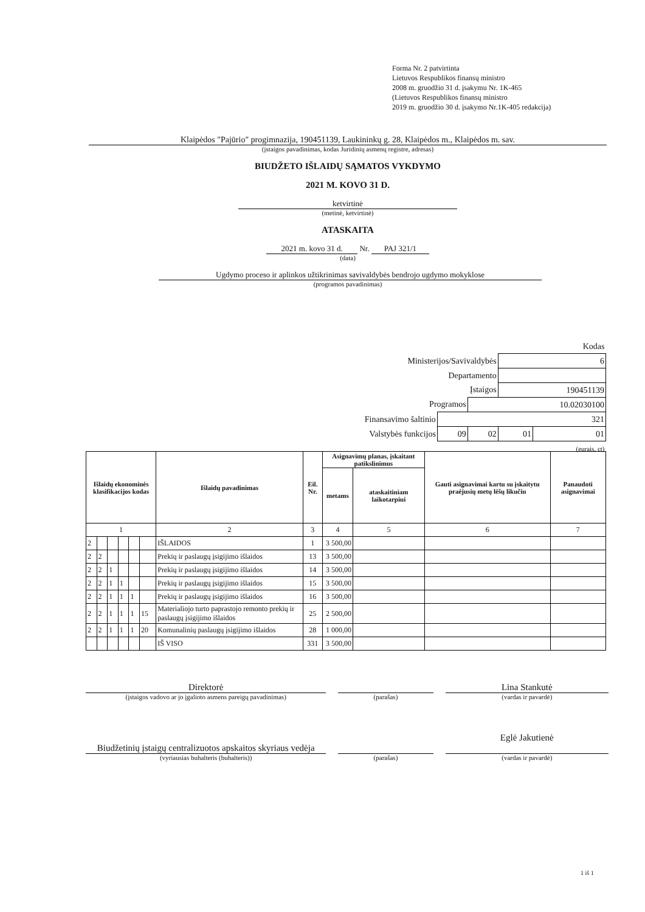Forma Nr. 2 patvirtinta
Lietuvos Respublikos finansų ministro
2008 m. gruodžio 31 d. įsakymu Nr. 1K-465
(Lietuvos Respublikos finansų ministro
2019 m. gruodžio 30 d. įsakymo Nr.1K-405 redakcija)
Klaipėdos "Pajūrio" progimnazija, 190451139, Laukininkų g. 28, Klaipėdos m., Klaipėdos m. sav.
(įstaigos pavadinimas, kodas Juridinių asmenų registre, adresas)
BIUDŽETO IŠLAIDŲ SĄMATOS VYKDYMO
2021 M. KOVO 31 D.
ketvirtinė
(metinė, ketvirtinė)
ATASKAITA
2021 m. kovo 31 d. Nr. PAJ 321/1
(data)
Ugdymo proceso ir aplinkos užtikrinimas savivaldybės bendrojo ugdymo mokyklose
(programos pavadinimas)
| | | | | Kodas |
| Ministerijos/Savivaldybės | | | 6 | |
| Departamento | | | | |
| Įstaigos | | | 190451139 | |
| Programos | | 10.02030100 | | |
| Finansavimo šaltinio | 321 | | | |
| Valstybės funkcijos | 09 | 02 | 01 | 01 |
| (eurais, ct) | | | | |
| Išlaidų ekonominės klasifikacijos kodas | | | | | | Išlaidų pavadinimas | Eil. Nr. | Asignavimų planas, įskaitant patikslinimus | | Gauti asignavimai kartu su įskaitytu praėjusių metų lėšų likučiu | Panaudoti asignavimai |
| --- | --- | --- | --- | --- | --- | --- | --- | --- | --- | --- | --- |
| | | | | | | | | metams | ataskaitiniam laikotarpiui | | |
| 1 | | | | | | 2 | 3 | 4 | 5 | 6 | 7 |
| 2 | | | | | | IŠLAIDOS | 1 | 3 500,00 | | | |
| 2 | 2 | | | | | Prekių ir paslaugų įsigijimo išlaidos | 13 | 3 500,00 | | | |
| 2 | 2 | 1 | | | | Prekių ir paslaugų įsigijimo išlaidos | 14 | 3 500,00 | | | |
| 2 | 2 | 1 | 1 | | | Prekių ir paslaugų įsigijimo išlaidos | 15 | 3 500,00 | | | |
| 2 | 2 | 1 | 1 | 1 | | Prekių ir paslaugų įsigijimo išlaidos | 16 | 3 500,00 | | | |
| 2 | 2 | 1 | 1 | 1 | 15 | Materialiojo turto paprastojo remonto prekių ir paslaugų įsigijimo išlaidos | 25 | 2 500,00 | | | |
| 2 | 2 | 1 | 1 | 1 | 20 | Komunalinių paslaugų įsigijimo išlaidos | 28 | 1 000,00 | | | |
| | | | | | | IŠ VISO | 331 | 3 500,00 | | | |
Direktorė
(įstaigos vadovo ar jo įgalioto asmens pareigų pavadinimas)
(parašas)
Lina Stankutė
(vardas ir pavardė)
Biudžetinių įstaigų centralizuotos apskaitos skyriaus vedėja
(vyriausias buhalteris (buhalteris))
(parašas)
Eglė Jakutienė
(vardas ir pavardė)
1 iš 1